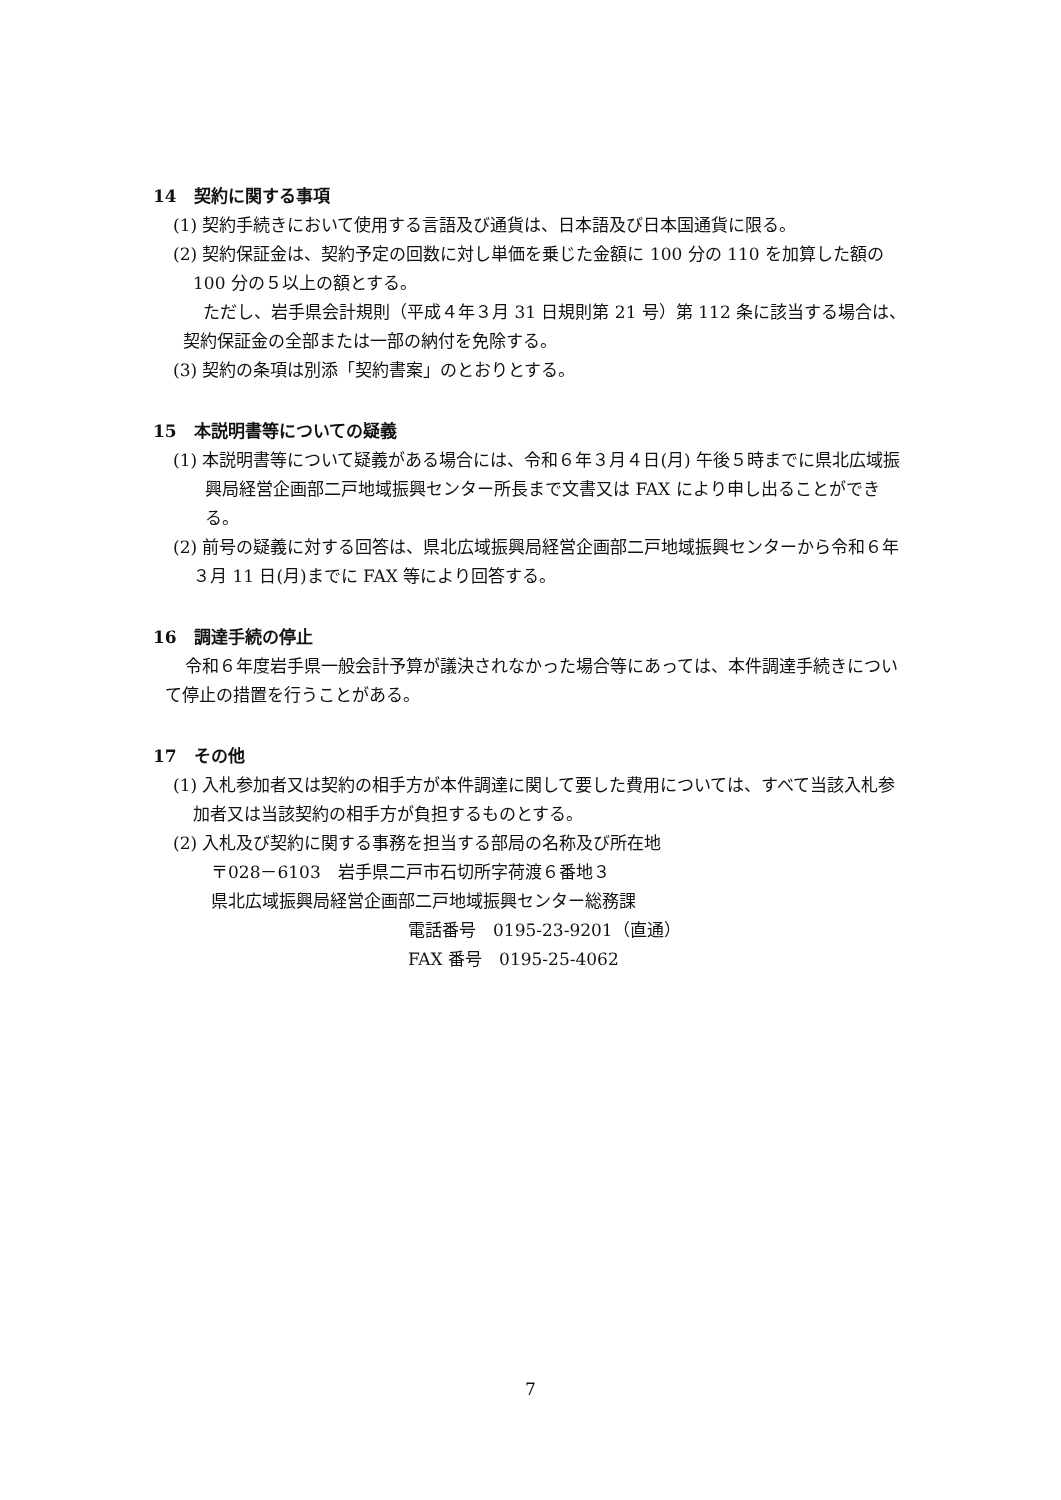14　契約に関する事項
(1) 契約手続きにおいて使用する言語及び通貨は、日本語及び日本国通貨に限る。
(2) 契約保証金は、契約予定の回数に対し単価を乗じた金額に 100 分の 110 を加算した額の 100 分の５以上の額とする。
ただし、岩手県会計規則（平成４年３月 31 日規則第 21 号）第 112 条に該当する場合は、契約保証金の全部または一部の納付を免除する。
(3) 契約の条項は別添「契約書案」のとおりとする。
15　本説明書等についての疑義
(1) 本説明書等について疑義がある場合には、令和６年３月４日(月) 午後５時までに県北広域振興局経営企画部二戸地域振興センター所長まで文書又は FAX により申し出ることができる。
(2) 前号の疑義に対する回答は、県北広域振興局経営企画部二戸地域振興センターから令和６年３月 11 日(月)までに FAX 等により回答する。
16　調達手続の停止
令和６年度岩手県一般会計予算が議決されなかった場合等にあっては、本件調達手続きについて停止の措置を行うことがある。
17　その他
(1) 入札参加者又は契約の相手方が本件調達に関して要した費用については、すべて当該入札参加者又は当該契約の相手方が負担するものとする。
(2) 入札及び契約に関する事務を担当する部局の名称及び所在地
〒028－6103　岩手県二戸市石切所字荷渡６番地３
県北広域振興局経営企画部二戸地域振興センター総務課
電話番号　0195-23-9201（直通）
FAX 番号　0195-25-4062
7